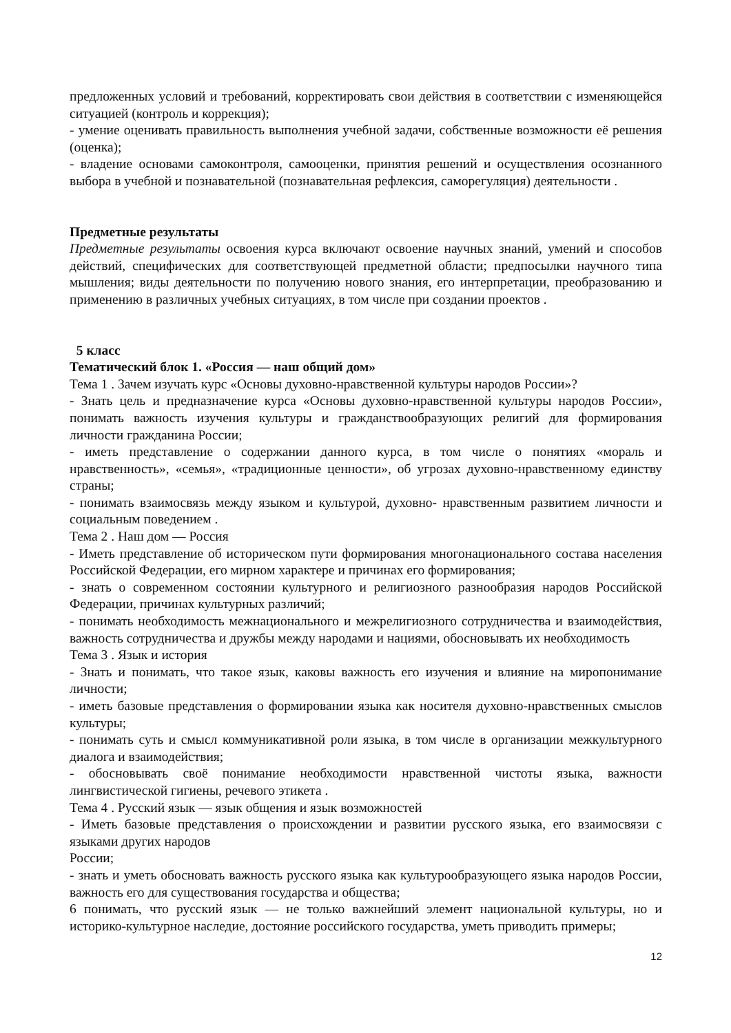предложенных условий и требований, корректировать свои действия в соответствии с изменяющейся ситуацией (контроль и коррекция);
- умение оценивать правильность выполнения учебной задачи, собственные возможности её решения (оценка);
- владение основами самоконтроля, самооценки, принятия решений и осуществления осознанного выбора в учебной и познавательной (познавательная рефлексия, саморегуляция) деятельности .
Предметные результаты
Предметные результаты освоения курса включают освоение научных знаний, умений и способов действий, специфических для соответствующей предметной области; предпосылки научного типа мышления; виды деятельности по получению нового знания, его интерпретации, преобразованию и применению в различных учебных ситуациях, в том числе при создании проектов .
5 класс
Тематический блок 1. «Россия — наш общий дом»
Тема 1 . Зачем изучать курс «Основы духовно-нравственной культуры народов России»?
- Знать цель и предназначение курса «Основы духовно-нравственной культуры народов России», понимать важность изучения культуры и гражданствообразующих религий для формирования личности гражданина России;
- иметь представление о содержании данного курса, в том числе о понятиях «мораль и нравственность», «семья», «традиционные ценности», об угрозах духовно-нравственному единству страны;
- понимать взаимосвязь между языком и культурой, духовно- нравственным развитием личности и социальным поведением .
Тема 2 . Наш дом — Россия
- Иметь представление об историческом пути формирования многонационального состава населения Российской Федерации, его мирном характере и причинах его формирования;
- знать о современном состоянии культурного и религиозного разнообразия народов Российской Федерации, причинах культурных различий;
- понимать необходимость межнационального и межрелигиозного сотрудничества и взаимодействия, важность сотрудничества и дружбы между народами и нациями, обосновывать их необходимость
Тема 3 . Язык и история
- Знать и понимать, что такое язык, каковы важность его изучения и влияние на миропонимание личности;
- иметь базовые представления о формировании языка как носителя духовно-нравственных смыслов культуры;
- понимать суть и смысл коммуникативной роли языка, в том числе в организации межкультурного диалога и взаимодействия;
- обосновывать своё понимание необходимости нравственной чистоты языка, важности лингвистической гигиены, речевого этикета .
Тема 4 . Русский язык — язык общения и язык возможностей
- Иметь базовые представления о происхождении и развитии русского языка, его взаимосвязи с языками других народов
России;
- знать и уметь обосновать важность русского языка как культурообразующего языка народов России, важность его для существования государства и общества;
6 понимать, что русский язык — не только важнейший элемент национальной культуры, но и историко-культурное наследие, достояние российского государства, уметь приводить примеры;
12